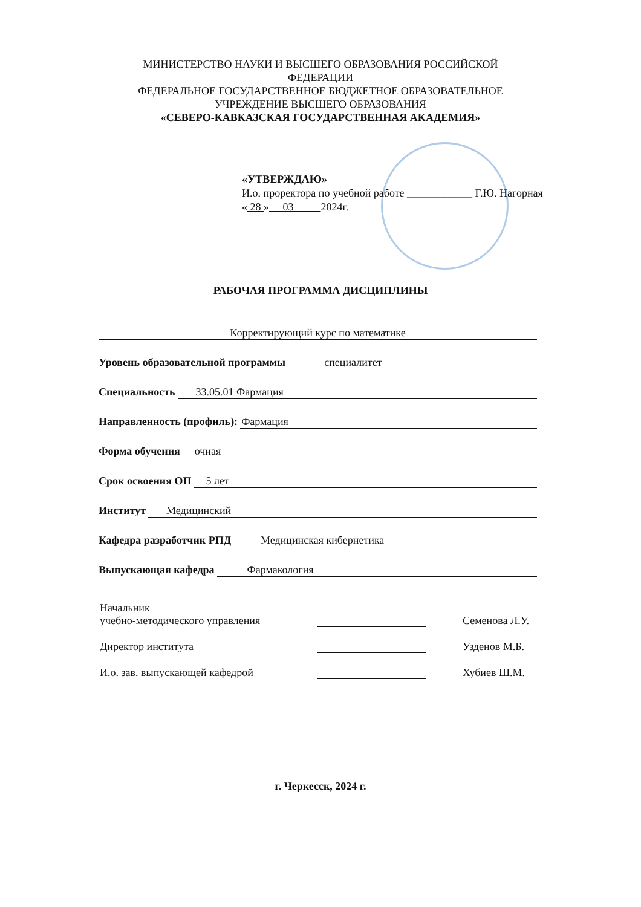МИНИСТЕРСТВО НАУКИ И ВЫСШЕГО ОБРАЗОВАНИЯ РОССИЙСКОЙ
ФЕДЕРАЦИИ
ФЕДЕРАЛЬНОЕ ГОСУДАРСТВЕННОЕ БЮДЖЕТНОЕ ОБРАЗОВАТЕЛЬНОЕ
УЧРЕЖДЕНИЕ ВЫСШЕГО ОБРАЗОВАНИЯ
«СЕВЕРО-КАВКАЗСКАЯ ГОСУДАРСТВЕННАЯ АКАДЕМИЯ»
«УТВЕРЖДАЮ»
И.о. проректора по учебной работе ____________ Г.Ю. Нагорная
« 28 » 03 2024г.
РАБОЧАЯ ПРОГРАММА ДИСЦИПЛИНЫ
Корректирующий курс по математике
Уровень образовательной программы специалитет
Специальность 33.05.01 Фармация
Направленность (профиль): Фармация
Форма обучения очная
Срок освоения ОП 5 лет
Институт Медицинский
Кафедра разработчик РПД Медицинская кибернетика
Выпускающая кафедра Фармакология
Начальник
учебно-методического управления Семенова Л.У.
Директор института Узденов М.Б.
И.о. зав. выпускающей кафедрой Хубиев Ш.М.
г. Черкесск, 2024 г.